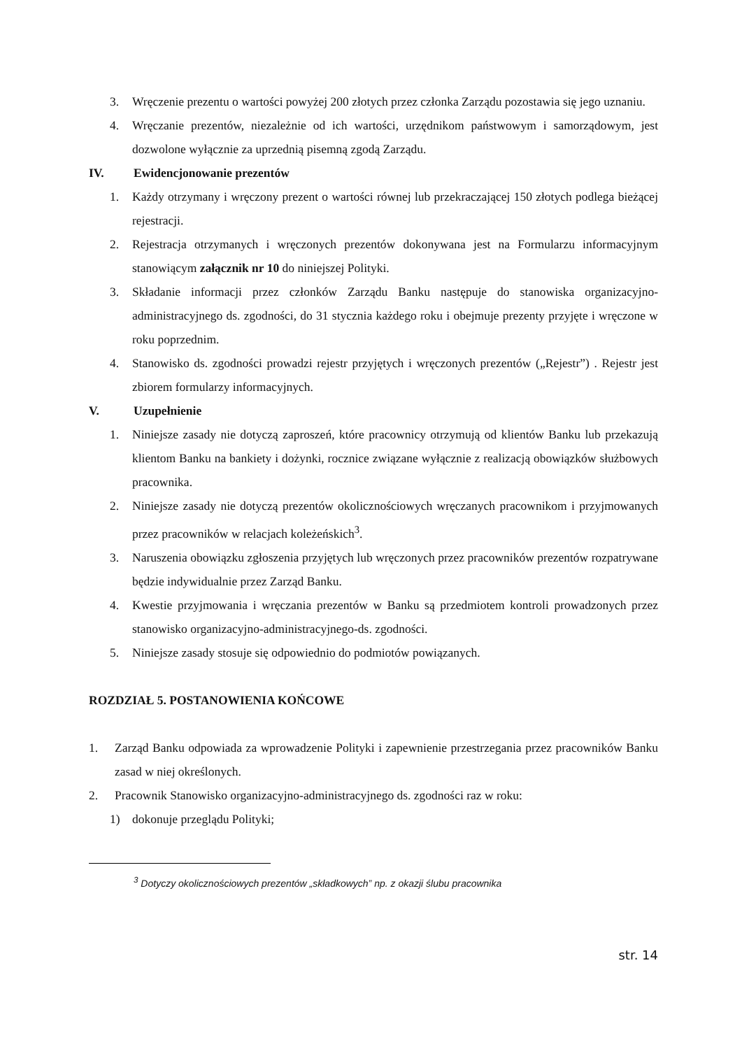3. Wręczenie prezentu o wartości powyżej 200 złotych przez członka Zarządu pozostawia się jego uznaniu.
4. Wręczanie prezentów, niezależnie od ich wartości, urzędnikom państwowym i samorządowym, jest dozwolone wyłącznie za uprzednią pisemną zgodą Zarządu.
IV. Ewidencjonowanie prezentów
1. Każdy otrzymany i wręczony prezent o wartości równej lub przekraczającej 150 złotych podlega bieżącej rejestracji.
2. Rejestracja otrzymanych i wręczonych prezentów dokonywana jest na Formularzu informacyjnym stanowiącym załącznik nr 10 do niniejszej Polityki.
3. Składanie informacji przez członków Zarządu Banku następuje do stanowiska organizacyjno-administracyjnego ds. zgodności, do 31 stycznia każdego roku i obejmuje prezenty przyjęte i wręczone w roku poprzednim.
4. Stanowisko ds. zgodności prowadzi rejestr przyjętych i wręczonych prezentów („Rejestr”) . Rejestr jest zbiorem formularzy informacyjnych.
V. Uzupełnienie
1. Niniejsze zasady nie dotyczą zaproszeń, które pracownicy otrzymują od klientów Banku lub przekazują klientom Banku na bankiety i dożynki, rocznice związane wyłącznie z realizacją obowiązków służbowych pracownika.
2. Niniejsze zasady nie dotyczą prezentów okolicznościowych wręczanych pracownikom i przyjmowanych przez pracowników w relacjach koleżeńskich<sup>3</sup>.
3. Naruszenia obowiązku zgłoszenia przyjętych lub wręczonych przez pracowników prezentów rozpatrywane będzie indywidualnie przez Zarząd Banku.
4. Kwestie przyjmowania i wręczania prezentów w Banku są przedmiotem kontroli prowadzonych przez stanowisko organizacyjno-administracyjnego-ds. zgodności.
5. Niniejsze zasady stosuje się odpowiednio do podmiotów powiązanych.
ROZDZIAŁ 5. POSTANOWIENIA KOŃCOWE
1. Zarząd Banku odpowiada za wprowadzenie Polityki i zapewnienie przestrzegania przez pracowników Banku zasad w niej określonych.
2. Pracownik Stanowisko organizacyjno-administracyjnego ds. zgodności raz w roku:
1) dokonuje przeglądu Polityki;
<sup>3</sup> Dotyczy okolicznościowych prezentów „składkowych” np. z okazji ślubu pracownika
str. 14